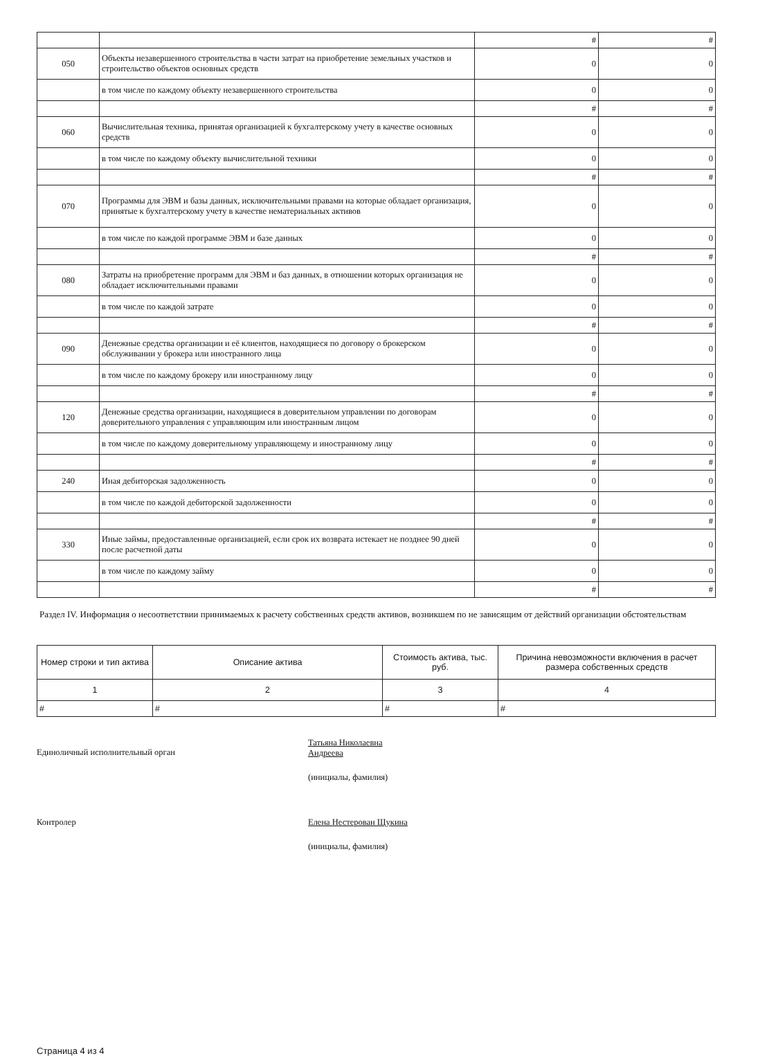| | | # | # |
| 050 | Объекты незавершенного строительства в части затрат на приобретение земельных участков и строительство объектов основных средств | 0 | 0 |
| | в том числе по каждому объекту незавершенного строительства | 0 | 0 |
| | | # | # |
| 060 | Вычислительная техника, принятая организацией к бухгалтерскому учету в качестве основных средств | 0 | 0 |
| | в том числе по каждому объекту вычислительной техники | 0 | 0 |
| | | # | # |
| 070 | Программы для ЭВМ и базы данных, исключительными правами на которые обладает организация, принятые к бухгалтерскому учету в качестве нематериальных активов | 0 | 0 |
| | в том числе по каждой программе ЭВМ и базе данных | 0 | 0 |
| | | # | # |
| 080 | Затраты на приобретение программ для ЭВМ и баз данных, в отношении которых организация не обладает исключительными правами | 0 | 0 |
| | в том числе по каждой затрате | 0 | 0 |
| | | # | # |
| 090 | Денежные средства организации и её клиентов, находящиеся по договору о брокерском обслуживании у брокера или иностранного лица | 0 | 0 |
| | в том числе по каждому брокеру или иностранному лицу | 0 | 0 |
| | | # | # |
| 120 | Денежные средства организации, находящиеся в доверительном управлении по договорам доверительного управления с управляющим или иностранным лицом | 0 | 0 |
| | в том числе по каждому доверительному управляющему и иностранному лицу | 0 | 0 |
| | | # | # |
| 240 | Иная дебиторская задолженность | 0 | 0 |
| | в том числе по каждой дебиторской задолженности | 0 | 0 |
| | | # | # |
| 330 | Иные займы, предоставленные организацией, если срок их возврата истекает не позднее 90 дней после расчетной даты | 0 | 0 |
| | в том числе по каждому займу | 0 | 0 |
| | | # | # |
Раздел IV. Информация о несоответствии принимаемых к расчету собственных средств активов, возникшем по не зависящим от действий организации обстоятельствам
| Номер строки и тип актива | Описание актива | Стоимость актива, тыс. руб. | Причина невозможности включения в расчет размера собственных средств |
| --- | --- | --- | --- |
| 1 | 2 | 3 | 4 |
| # | # | # | # |
Единоличный исполнительный орган
Татьяна Николаевна
Андреева
(инициалы, фамилия)
Контролер Елена Нестерован Щукина
(инициалы, фамилия)
Страница 4 из 4